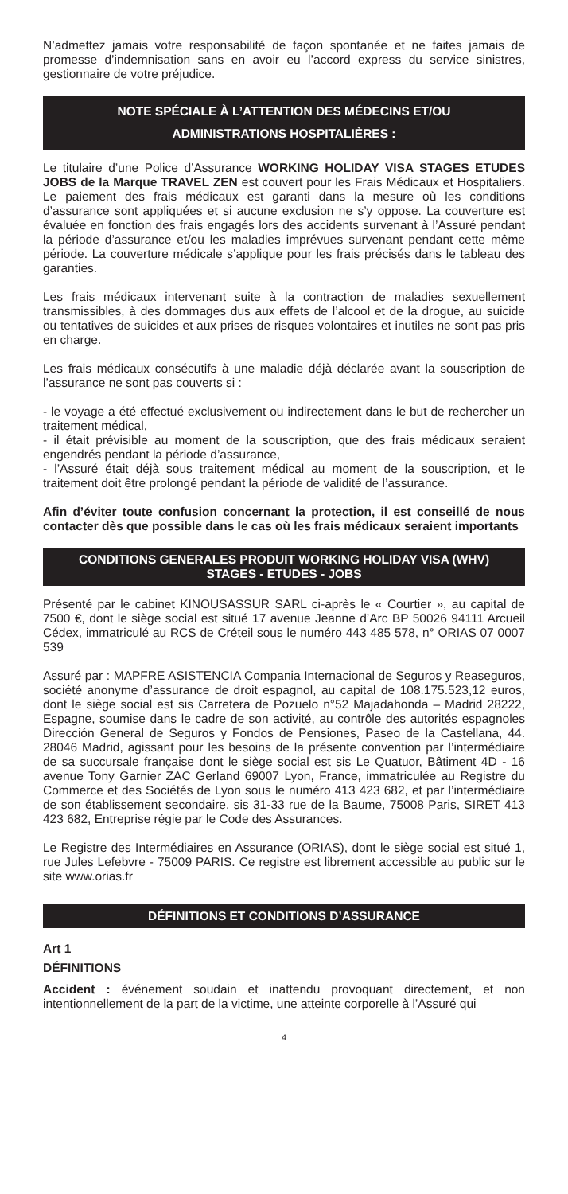N’admettez jamais votre responsabilité de façon spontanée et ne faites jamais de promesse d’indemnisation sans en avoir eu l’accord express du service sinistres, gestionnaire de votre préjudice.
NOTE SPÉCIALE À L’ATTENTION DES MÉDECINS ET/OU
ADMINISTRATIONS HOSPITALIÈRES :
Le titulaire d’une Police d’Assurance WORKING HOLIDAY VISA STAGES ETUDES JOBS de la Marque TRAVEL ZEN est couvert pour les Frais Médicaux et Hospitaliers. Le paiement des frais médicaux est garanti dans la mesure où les conditions d’assurance sont appliquées et si aucune exclusion ne s’y oppose. La couverture est évaluée en fonction des frais engagés lors des accidents survenant à l’Assuré pendant la période d’assurance et/ou les maladies imprévues survenant pendant cette même période. La couverture médicale s’applique pour les frais précisés dans le tableau des garanties.
Les frais médicaux intervenant suite à la contraction de maladies sexuellement transmissibles, à des dommages dus aux effets de l’alcool et de la drogue, au suicide ou tentatives de suicides et aux prises de risques volontaires et inutiles ne sont pas pris en charge.
Les frais médicaux consécutifs à une maladie déjà déclarée avant la souscription de l’assurance ne sont pas couverts si :
- le voyage a été effectué exclusivement ou indirectement dans le but de rechercher un traitement médical,
- il était prévisible au moment de la souscription, que des frais médicaux seraient engendrés pendant la période d’assurance,
- l’Assuré était déjà sous traitement médical au moment de la souscription, et le traitement doit être prolongé pendant la période de validité de l’assurance.
Afin d’éviter toute confusion concernant la protection, il est conseillé de nous contacter dès que possible dans le cas où les frais médicaux seraient importants
CONDITIONS GENERALES PRODUIT WORKING HOLIDAY VISA (WHV)
STAGES - ETUDES - JOBS
Présenté par le cabinet KINOUSASSUR SARL ci-après le « Courtier », au capital de 7500 €, dont le siège social est situé 17 avenue Jeanne d’Arc BP 50026 94111 Arcueil Cédex, immatriculé au RCS de Créteil sous le numéro 443 485 578, n° ORIAS 07 0007 539
Assuré par : MAPFRE ASISTENCIA Compania Internacional de Seguros y Reaseguros, société anonyme d’assurance de droit espagnol, au capital de 108.175.523,12 euros, dont le siège social est sis Carretera de Pozuelo n°52 Majadahonda – Madrid 28222, Espagne, soumise dans le cadre de son activité, au contrôle des autorités espagnoles Dirección General de Seguros y Fondos de Pensiones, Paseo de la Castellana, 44. 28046 Madrid, agissant pour les besoins de la présente convention par l’intermédiaire de sa succursale française dont le siège social est sis Le Quatuor, Bâtiment 4D - 16 avenue Tony Garnier ZAC Gerland 69007 Lyon, France, immatriculée au Registre du Commerce et des Sociétés de Lyon sous le numéro 413 423 682, et par l’intermédiaire de son établissement secondaire, sis 31-33 rue de la Baume, 75008 Paris, SIRET 413 423 682, Entreprise régie par le Code des Assurances.
Le Registre des Intermédiaires en Assurance (ORIAS), dont le siège social est situé 1, rue Jules Lefebvre - 75009 PARIS. Ce registre est librement accessible au public sur le site www.orias.fr
DÉFINITIONS ET CONDITIONS D’ASSURANCE
Art 1
DÉFINITIONS
Accident : événement soudain et inattendu provoquant directement, et non intentionnellement de la part de la victime, une atteinte corporelle à l’Assuré qui
4